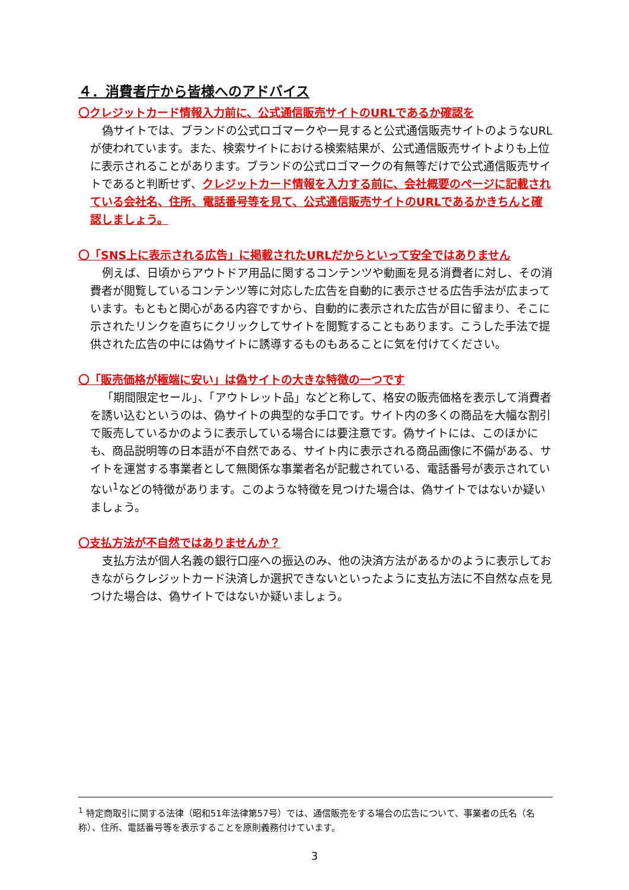４．消費者庁から皆様へのアドバイス
〇クレジットカード情報入力前に、公式通信販売サイトのURLであるか確認を
偽サイトでは、ブランドの公式ロゴマークや一見すると公式通信販売サイトのようなURLが使われています。また、検索サイトにおける検索結果が、公式通信販売サイトよりも上位に表示されることがあります。ブランドの公式ロゴマークの有無等だけで公式通信販売サイトであると判断せず、クレジットカード情報を入力する前に、会社概要のページに記載されている会社名、住所、電話番号等を見て、公式通信販売サイトのURLであるかきちんと確認しましょう。
〇「SNS上に表示される広告」に掲載されたURLだからといって安全ではありません
例えば、日頃からアウトドア用品に関するコンテンツや動画を見る消費者に対し、その消費者が閲覧しているコンテンツ等に対応した広告を自動的に表示させる広告手法が広まっています。もともと関心がある内容ですから、自動的に表示された広告が目に留まり、そこに示されたリンクを直ちにクリックしてサイトを閲覧することもあります。こうした手法で提供された広告の中には偽サイトに誘導するものもあることに気を付けてください。
〇「販売価格が極端に安い」は偽サイトの大きな特徴の一つです
「期間限定セール」、「アウトレット品」などと称して、格安の販売価格を表示して消費者を誘い込むというのは、偽サイトの典型的な手口です。サイト内の多くの商品を大幅な割引で販売しているかのように表示している場合には要注意です。偽サイトには、このほかにも、商品説明等の日本語が不自然である、サイト内に表示される商品画像に不備がある、サイトを運営する事業者として無関係な事業者名が記載されている、電話番号が表示されていない<sup>1</sup>などの特徴があります。このような特徴を見つけた場合は、偽サイトではないか疑いましょう。
〇支払方法が不自然ではありませんか？
支払方法が個人名義の銀行口座への振込のみ、他の決済方法があるかのように表示しておきながらクレジットカード決済しか選択できないといったように支払方法に不自然な点を見つけた場合は、偽サイトではないか疑いましょう。
<sup>1</sup> 特定商取引に関する法律（昭和51年法律第57号）では、通信販売をする場合の広告について、事業者の氏名（名称）、住所、電話番号等を表示することを原則義務付けています。
3